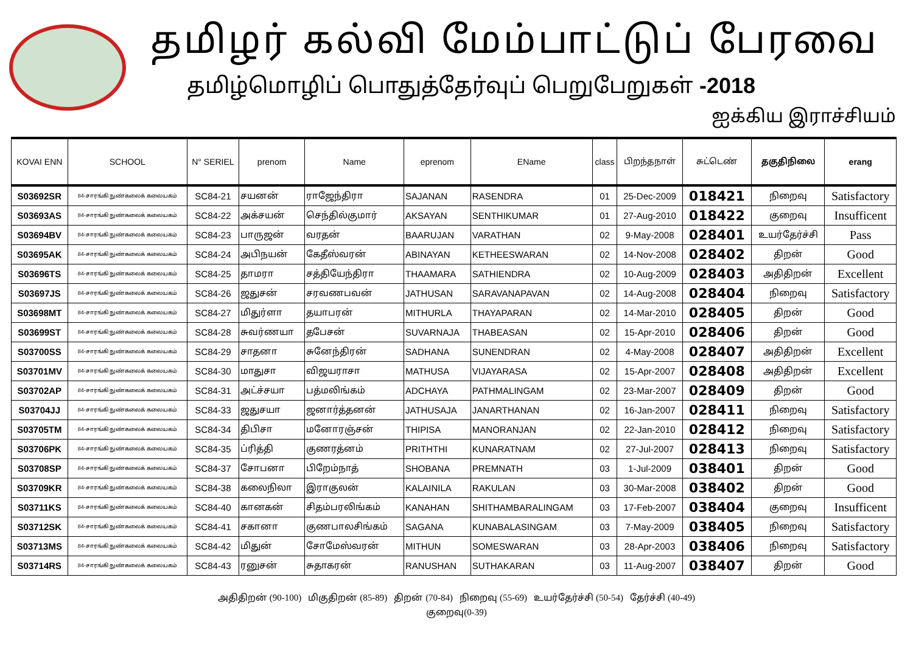தமிழர் கல்வி மேம்பாட்டுப் பேரவை
தமிழ்மொழிப் பொதுத்தேர்வுப் பெறுபேறுகள் -2018
ஐக்கிய இராச்சியம்
| KOVAI ENN | SCHOOL | N° SERIEL | prenom | Name | eprenom | EName | class | பிறந்தநாள் | சுட்டெண் | தகுதிநிலை | erang |
| --- | --- | --- | --- | --- | --- | --- | --- | --- | --- | --- | --- |
| S03692SR | 84-சாரங்கி நுண்கலைக் கலையகம் | SC84-21 | சயனன் | ராஜேந்திரா | SAJANAN | RASENDRA | 01 | 25-Dec-2009 | 018421 | நிறைவு | Satisfactory |
| S03693AS | 84-சாரங்கி நுண்கலைக் கலையகம் | SC84-22 | அக்சயன் | செந்தில்குமார் | AKSAYAN | SENTHIKUMAR | 01 | 27-Aug-2010 | 018422 | குறைவு | Insufficent |
| S03694BV | 84-சாரங்கி நுண்கலைக் கலையகம் | SC84-23 | பாருஜன் | வரதன் | BAARUJAN | VARATHAN | 02 | 9-May-2008 | 028401 | உயர்தேர்ச்சி | Pass |
| S03695AK | 84-சாரங்கி நுண்கலைக் கலையகம் | SC84-24 | அபிநயன் | கேதீஸ்வரன் | ABINAYAN | KETHEESWARAN | 02 | 14-Nov-2008 | 028402 | திறன் | Good |
| S03696TS | 84-சாரங்கி நுண்கலைக் கலையகம் | SC84-25 | தாமரா | சத்தியேந்திரா | THAAMARA | SATHIENDRA | 02 | 10-Aug-2009 | 028403 | அதிதிறன் | Excellent |
| S03697JS | 84-சாரங்கி நுண்கலைக் கலையகம் | SC84-26 | ஜதுசன் | சரவணபவன் | JATHUSAN | SARAVANAPAVAN | 02 | 14-Aug-2008 | 028404 | நிறைவு | Satisfactory |
| S03698MT | 84-சாரங்கி நுண்கலைக் கலையகம் | SC84-27 | மிதுர்ளா | தயாபரன் | MITHURLA | THAYAPARAN | 02 | 14-Mar-2010 | 028405 | திறன் | Good |
| S03699ST | 84-சாரங்கி நுண்கலைக் கலையகம் | SC84-28 | சுவர்ணயா | தபேசன் | SUVARNAJA | THABEASAN | 02 | 15-Apr-2010 | 028406 | திறன் | Good |
| S03700SS | 84-சாரங்கி நுண்கலைக் கலையகம் | SC84-29 | சாதனா | சுனேந்திரன் | SADHANA | SUNENDRAN | 02 | 4-May-2008 | 028407 | அதிதிறன் | Excellent |
| S03701MV | 84-சாரங்கி நுண்கலைக் கலையகம் | SC84-30 | மாதுசா | விஜயராசா | MATHUSA | VIJAYARASA | 02 | 15-Apr-2007 | 028408 | அதிதிறன் | Excellent |
| S03702AP | 84-சாரங்கி நுண்கலைக் கலையகம் | SC84-31 | அட்ச்சயா | பத்மலிங்கம் | ADCHAYA | PATHMALINGAM | 02 | 23-Mar-2007 | 028409 | திறன் | Good |
| S03704JJ | 84-சாரங்கி நுண்கலைக் கலையகம் | SC84-33 | ஜதுசயா | ஜனார்த்தனன் | JATHUSAJA | JANARTHANAN | 02 | 16-Jan-2007 | 028411 | நிறைவு | Satisfactory |
| S03705TM | 84-சாரங்கி நுண்கலைக் கலையகம் | SC84-34 | திபிசா | மனோரஞ்சன் | THIPISA | MANORANJAN | 02 | 22-Jan-2010 | 028412 | நிறைவு | Satisfactory |
| S03706PK | 84-சாரங்கி நுண்கலைக் கலையகம் | SC84-35 | ப்ரித்தி | குணரத்னம் | PRITHTHI | KUNARATNAM | 02 | 27-Jul-2007 | 028413 | நிறைவு | Satisfactory |
| S03708SP | 84-சாரங்கி நுண்கலைக் கலையகம் | SC84-37 | சோபனா | பிறேம்நாத் | SHOBANA | PREMNATH | 03 | 1-Jul-2009 | 038401 | திறன் | Good |
| S03709KR | 84-சாரங்கி நுண்கலைக் கலையகம் | SC84-38 | கலைநிலா | இராகுலன் | KALAINILA | RAKULAN | 03 | 30-Mar-2008 | 038402 | திறன் | Good |
| S03711KS | 84-சாரங்கி நுண்கலைக் கலையகம் | SC84-40 | கானகன் | சிதம்பரலிங்கம் | KANAHAN | SHITHAMBARALINGAM | 03 | 17-Feb-2007 | 038404 | குறைவு | Insufficent |
| S03712SK | 84-சாரங்கி நுண்கலைக் கலையகம் | SC84-41 | சகானா | குணபாலசிங்கம் | SAGANA | KUNABALASINGAM | 03 | 7-May-2009 | 038405 | நிறைவு | Satisfactory |
| S03713MS | 84-சாரங்கி நுண்கலைக் கலையகம் | SC84-42 | மிதுன் | சோமேஸ்வரன் | MITHUN | SOMESWARAN | 03 | 28-Apr-2003 | 038406 | நிறைவு | Satisfactory |
| S03714RS | 84-சாரங்கி நுண்கலைக் கலையகம் | SC84-43 | ரனுசன் | சுதாகரன் | RANUSHAN | SUTHAKARAN | 03 | 11-Aug-2007 | 038407 | திறன் | Good |
அதிதிறன் (90-100) மிகுதிறன் (85-89) திறன் (70-84) நிறைவு (55-69) உயர்தேர்ச்சி (50-54) தேர்ச்சி (40-49)
குறைவு(0-39)